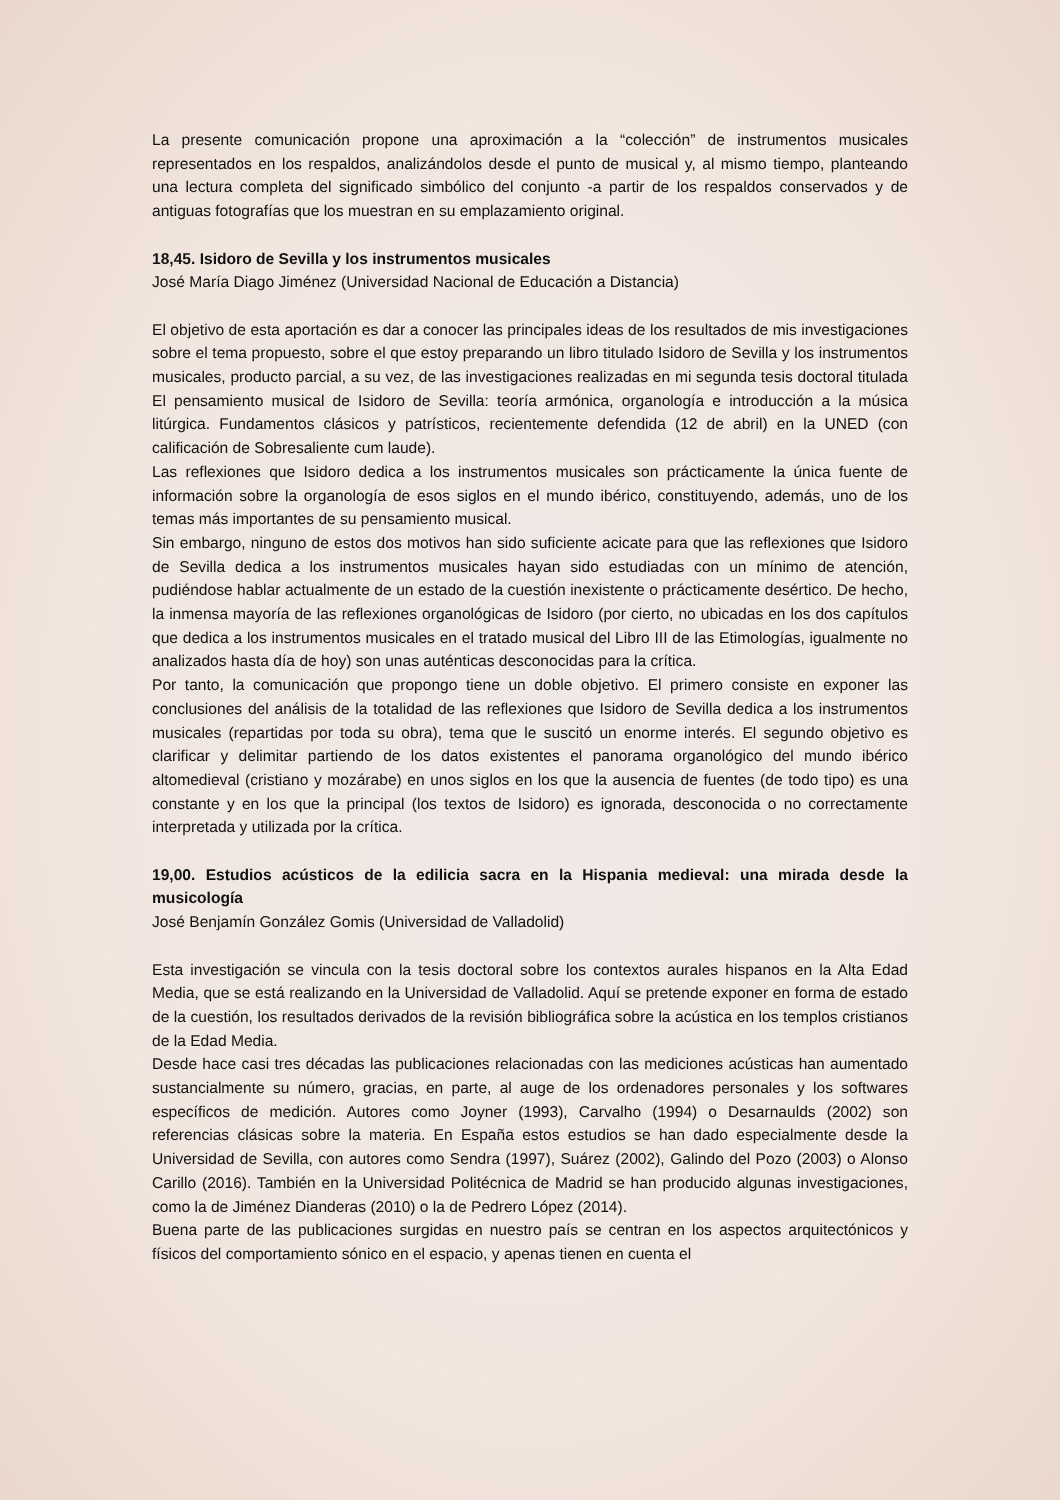La presente comunicación propone una aproximación a la “colección” de instrumentos musicales representados en los respaldos, analizándolos desde el punto de musical y, al mismo tiempo, planteando una lectura completa del significado simbólico del conjunto -a partir de los respaldos conservados y de antiguas fotografías que los muestran en su emplazamiento original.
18,45. Isidoro de Sevilla y los instrumentos musicales
José María Diago Jiménez (Universidad Nacional de Educación a Distancia)
El objetivo de esta aportación es dar a conocer las principales ideas de los resultados de mis investigaciones sobre el tema propuesto, sobre el que estoy preparando un libro titulado Isidoro de Sevilla y los instrumentos musicales, producto parcial, a su vez, de las investigaciones realizadas en mi segunda tesis doctoral titulada El pensamiento musical de Isidoro de Sevilla: teoría armónica, organología e introducción a la música litúrgica. Fundamentos clásicos y patrísticos, recientemente defendida (12 de abril) en la UNED (con calificación de Sobresaliente cum laude).
Las reflexiones que Isidoro dedica a los instrumentos musicales son prácticamente la única fuente de información sobre la organología de esos siglos en el mundo ibérico, constituyendo, además, uno de los temas más importantes de su pensamiento musical.
Sin embargo, ninguno de estos dos motivos han sido suficiente acicate para que las reflexiones que Isidoro de Sevilla dedica a los instrumentos musicales hayan sido estudiadas con un mínimo de atención, pudiéndose hablar actualmente de un estado de la cuestión inexistente o prácticamente desértico. De hecho, la inmensa mayoría de las reflexiones organológicas de Isidoro (por cierto, no ubicadas en los dos capítulos que dedica a los instrumentos musicales en el tratado musical del Libro III de las Etimologías, igualmente no analizados hasta día de hoy) son unas auténticas desconocidas para la crítica.
Por tanto, la comunicación que propongo tiene un doble objetivo. El primero consiste en exponer las conclusiones del análisis de la totalidad de las reflexiones que Isidoro de Sevilla dedica a los instrumentos musicales (repartidas por toda su obra), tema que le suscitó un enorme interés. El segundo objetivo es clarificar y delimitar partiendo de los datos existentes el panorama organológico del mundo ibérico altomedieval (cristiano y mozárabe) en unos siglos en los que la ausencia de fuentes (de todo tipo) es una constante y en los que la principal (los textos de Isidoro) es ignorada, desconocida o no correctamente interpretada y utilizada por la crítica.
19,00. Estudios acústicos de la edilicia sacra en la Hispania medieval: una mirada desde la musicología
José Benjamín González Gomis (Universidad de Valladolid)
Esta investigación se vincula con la tesis doctoral sobre los contextos aurales hispanos en la Alta Edad Media, que se está realizando en la Universidad de Valladolid. Aquí se pretende exponer en forma de estado de la cuestión, los resultados derivados de la revisión bibliográfica sobre la acústica en los templos cristianos de la Edad Media.
Desde hace casi tres décadas las publicaciones relacionadas con las mediciones acústicas han aumentado sustancialmente su número, gracias, en parte, al auge de los ordenadores personales y los softwares específicos de medición. Autores como Joyner (1993), Carvalho (1994) o Desarnaulds (2002) son referencias clásicas sobre la materia. En España estos estudios se han dado especialmente desde la Universidad de Sevilla, con autores como Sendra (1997), Suárez (2002), Galindo del Pozo (2003) o Alonso Carillo (2016). También en la Universidad Politécnica de Madrid se han producido algunas investigaciones, como la de Jiménez Dianderas (2010) o la de Pedrero López (2014).
Buena parte de las publicaciones surgidas en nuestro país se centran en los aspectos arquitectónicos y físicos del comportamiento sónico en el espacio, y apenas tienen en cuenta el